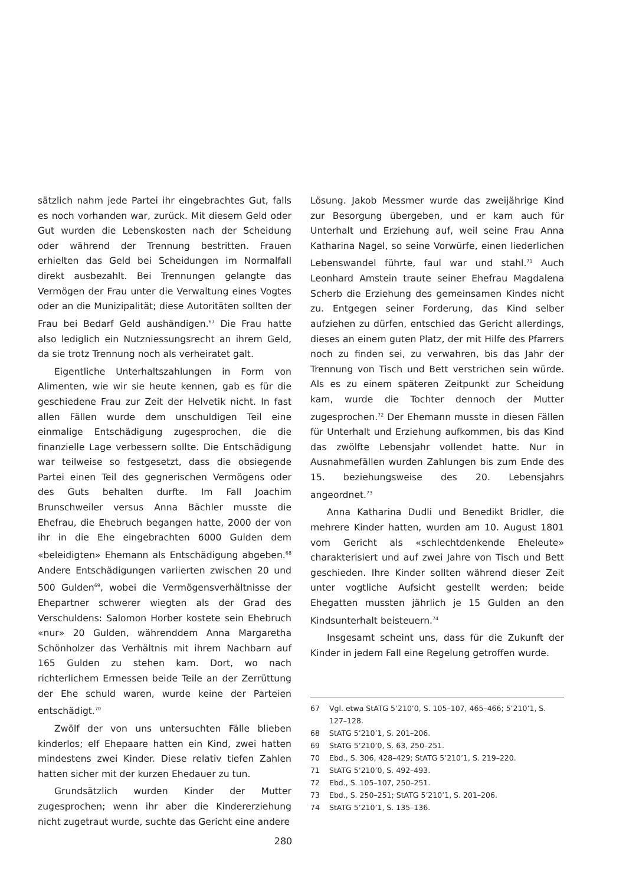sätzlich nahm jede Partei ihr eingebrachtes Gut, falls es noch vorhanden war, zurück. Mit diesem Geld oder Gut wurden die Lebenskosten nach der Scheidung oder während der Trennung bestritten. Frauen erhielten das Geld bei Scheidungen im Normalfall direkt ausbezahlt. Bei Trennungen gelangte das Vermögen der Frau unter die Verwaltung eines Vogtes oder an die Munizipalität; diese Autoritäten sollten der Frau bei Bedarf Geld aushändigen.<sup>67</sup> Die Frau hatte also lediglich ein Nutzniessungsrecht an ihrem Geld, da sie trotz Trennung noch als verheiratet galt.
Eigentliche Unterhaltszahlungen in Form von Alimenten, wie wir sie heute kennen, gab es für die geschiedene Frau zur Zeit der Helvetik nicht. In fast allen Fällen wurde dem unschuldigen Teil eine einmalige Entschädigung zugesprochen, die die finanzielle Lage verbessern sollte. Die Entschädigung war teilweise so festgesetzt, dass die obsiegende Partei einen Teil des gegnerischen Vermögens oder des Guts behalten durfte. Im Fall Joachim Brunschweiler versus Anna Bächler musste die Ehefrau, die Ehebruch begangen hatte, 2000 der von ihr in die Ehe eingebrachten 6000 Gulden dem «beleidigten» Ehemann als Entschädigung abgeben.<sup>68</sup> Andere Entschädigungen variierten zwischen 20 und 500 Gulden<sup>69</sup>, wobei die Vermögensverhältnisse der Ehepartner schwerer wiegten als der Grad des Verschuldens: Salomon Horber kostete sein Ehebruch «nur» 20 Gulden, währenddem Anna Margaretha Schönholzer das Verhältnis mit ihrem Nachbarn auf 165 Gulden zu stehen kam. Dort, wo nach richterlichem Ermessen beide Teile an der Zerrüttung der Ehe schuld waren, wurde keine der Parteien entschädigt.<sup>70</sup>
Zwölf der von uns untersuchten Fälle blieben kinderlos; elf Ehepaare hatten ein Kind, zwei hatten mindestens zwei Kinder. Diese relativ tiefen Zahlen hatten sicher mit der kurzen Ehedauer zu tun.
Grundsätzlich wurden Kinder der Mutter zugesprochen; wenn ihr aber die Kindererziehung nicht zugetraut wurde, suchte das Gericht eine andere
Lösung. Jakob Messmer wurde das zweijährige Kind zur Besorgung übergeben, und er kam auch für Unterhalt und Erziehung auf, weil seine Frau Anna Katharina Nagel, so seine Vorwürfe, einen liederlichen Lebenswandel führte, faul war und stahl.<sup>71</sup> Auch Leonhard Amstein traute seiner Ehefrau Magdalena Scherb die Erziehung des gemeinsamen Kindes nicht zu. Entgegen seiner Forderung, das Kind selber aufziehen zu dürfen, entschied das Gericht allerdings, dieses an einem guten Platz, der mit Hilfe des Pfarrers noch zu finden sei, zu verwahren, bis das Jahr der Trennung von Tisch und Bett verstrichen sein würde. Als es zu einem späteren Zeitpunkt zur Scheidung kam, wurde die Tochter dennoch der Mutter zugesprochen.<sup>72</sup> Der Ehemann musste in diesen Fällen für Unterhalt und Erziehung aufkommen, bis das Kind das zwölfte Lebensjahr vollendet hatte. Nur in Ausnahmefällen wurden Zahlungen bis zum Ende des 15. beziehungsweise des 20. Lebensjahrs angeordnet.<sup>73</sup>
Anna Katharina Dudli und Benedikt Bridler, die mehrere Kinder hatten, wurden am 10. August 1801 vom Gericht als «schlechtdenkende Eheleute» charakterisiert und auf zwei Jahre von Tisch und Bett geschieden. Ihre Kinder sollten während dieser Zeit unter vogtliche Aufsicht gestellt werden; beide Ehegatten mussten jährlich je 15 Gulden an den Kindsunterhalt beisteuern.<sup>74</sup>
Insgesamt scheint uns, dass für die Zukunft der Kinder in jedem Fall eine Regelung getroffen wurde.
67 Vgl. etwa StATG 5’210’0, S. 105–107, 465–466; 5’210’1, S. 127–128.
68 StATG 5’210’1, S. 201–206.
69 StATG 5’210’0, S. 63, 250–251.
70 Ebd., S. 306, 428–429; StATG 5’210’1, S. 219–220.
71 StATG 5’210’0, S. 492–493.
72 Ebd., S. 105–107, 250–251.
73 Ebd., S. 250–251; StATG 5’210’1, S. 201–206.
74 StATG 5’210’1, S. 135–136.
280